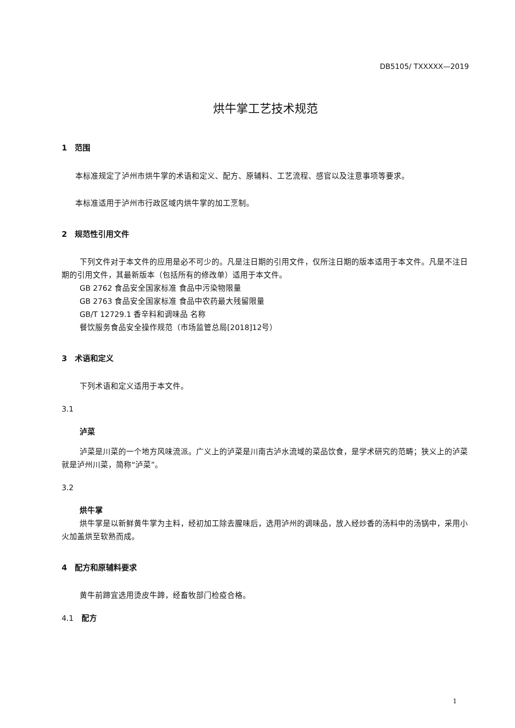DB5105/ TXXXXX—2019
烘牛掌工艺技术规范
1　范围
本标准规定了泸州市烘牛掌的术语和定义、配方、原辅料、工艺流程、感官以及注意事项等要求。
本标准适用于泸州市行政区域内烘牛掌的加工烹制。
2　规范性引用文件
下列文件对于本文件的应用是必不可少的。凡是注日期的引用文件，仅所注日期的版本适用于本文件。凡是不注日期的引用文件，其最新版本（包括所有的修改单）适用于本文件。
GB 2762 食品安全国家标准 食品中污染物限量
GB 2763 食品安全国家标准 食品中农药最大残留限量
GB/T 12729.1 香辛料和调味品 名称
餐饮服务食品安全操作规范（市场监管总局[2018]12号）
3　术语和定义
下列术语和定义适用于本文件。
3.1
泸菜
泸菜是川菜的一个地方风味流派。广义上的泸菜是川南古泸水流域的菜品饮食，是学术研究的范畴；狭义上的泸菜就是泸州川菜，简称“泸菜”。
3.2
烘牛掌
烘牛掌是以新鲜黄牛掌为主料，经初加工除去腥味后，选用泸州的调味品，放入经炒香的汤料中的汤锅中，采用小火加盖烘至软熟而成。
4　配方和原辅料要求
黄牛前蹄宜选用烫皮牛蹄，经畜牧部门检疫合格。
4.1　配方
1